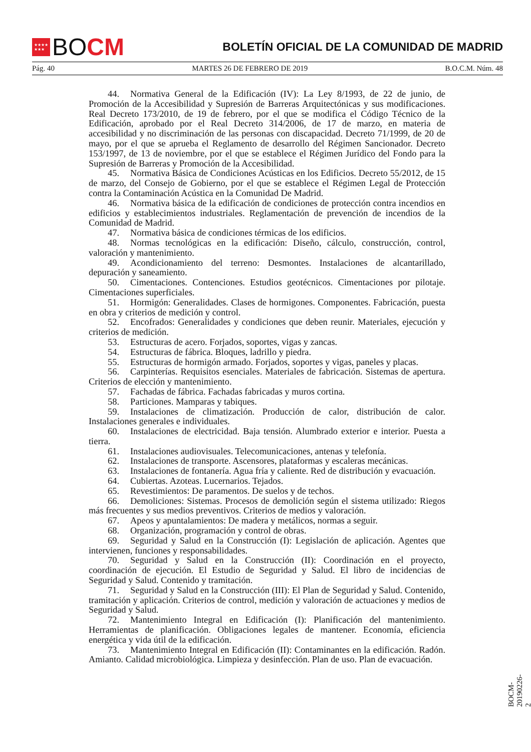★★★★
★★★ BO CM
BOLETÍN OFICIAL DE LA COMUNIDAD DE MADRID
Pág. 40 MARTES 26 DE FEBRERO DE 2019 B.O.C.M. Núm. 48
44. Normativa General de la Edificación (IV): La Ley 8/1993, de 22 de junio, de Promoción de la Accesibilidad y Supresión de Barreras Arquitectónicas y sus modificaciones. Real Decreto 173/2010, de 19 de febrero, por el que se modifica el Código Técnico de la Edificación, aprobado por el Real Decreto 314/2006, de 17 de marzo, en materia de accesibilidad y no discriminación de las personas con discapacidad. Decreto 71/1999, de 20 de mayo, por el que se aprueba el Reglamento de desarrollo del Régimen Sancionador. Decreto 153/1997, de 13 de noviembre, por el que se establece el Régimen Jurídico del Fondo para la Supresión de Barreras y Promoción de la Accesibilidad.
45. Normativa Básica de Condiciones Acústicas en los Edificios. Decreto 55/2012, de 15 de marzo, del Consejo de Gobierno, por el que se establece el Régimen Legal de Protección contra la Contaminación Acústica en la Comunidad De Madrid.
46. Normativa básica de la edificación de condiciones de protección contra incendios en edificios y establecimientos industriales. Reglamentación de prevención de incendios de la Comunidad de Madrid.
47. Normativa básica de condiciones térmicas de los edificios.
48. Normas tecnológicas en la edificación: Diseño, cálculo, construcción, control, valoración y mantenimiento.
49. Acondicionamiento del terreno: Desmontes. Instalaciones de alcantarillado, depuración y saneamiento.
50. Cimentaciones. Contenciones. Estudios geotécnicos. Cimentaciones por pilotaje. Cimentaciones superficiales.
51. Hormigón: Generalidades. Clases de hormigones. Componentes. Fabricación, puesta en obra y criterios de medición y control.
52. Encofrados: Generalidades y condiciones que deben reunir. Materiales, ejecución y criterios de medición.
53. Estructuras de acero. Forjados, soportes, vigas y zancas.
54. Estructuras de fábrica. Bloques, ladrillo y piedra.
55. Estructuras de hormigón armado. Forjados, soportes y vigas, paneles y placas.
56. Carpinterías. Requisitos esenciales. Materiales de fabricación. Sistemas de apertura. Criterios de elección y mantenimiento.
57. Fachadas de fábrica. Fachadas fabricadas y muros cortina.
58. Particiones. Mamparas y tabiques.
59. Instalaciones de climatización. Producción de calor, distribución de calor. Instalaciones generales e individuales.
60. Instalaciones de electricidad. Baja tensión. Alumbrado exterior e interior. Puesta a tierra.
61. Instalaciones audiovisuales. Telecomunicaciones, antenas y telefonía.
62. Instalaciones de transporte. Ascensores, plataformas y escaleras mecánicas.
63. Instalaciones de fontanería. Agua fría y caliente. Red de distribución y evacuación.
64. Cubiertas. Azoteas. Lucernarios. Tejados.
65. Revestimientos: De paramentos. De suelos y de techos.
66. Demoliciones: Sistemas. Procesos de demolición según el sistema utilizado: Riegos más frecuentes y sus medios preventivos. Criterios de medios y valoración.
67. Apeos y apuntalamientos: De madera y metálicos, normas a seguir.
68. Organización, programación y control de obras.
69. Seguridad y Salud en la Construcción (I): Legislación de aplicación. Agentes que intervienen, funciones y responsabilidades.
70. Seguridad y Salud en la Construcción (II): Coordinación en el proyecto, coordinación de ejecución. El Estudio de Seguridad y Salud. El libro de incidencias de Seguridad y Salud. Contenido y tramitación.
71. Seguridad y Salud en la Construcción (III): El Plan de Seguridad y Salud. Contenido, tramitación y aplicación. Criterios de control, medición y valoración de actuaciones y medios de Seguridad y Salud.
72. Mantenimiento Integral en Edificación (I): Planificación del mantenimiento. Herramientas de planificación. Obligaciones legales de mantener. Economía, eficiencia energética y vida útil de la edificación.
73. Mantenimiento Integral en Edificación (II): Contaminantes en la edificación. Radón. Amianto. Calidad microbiológica. Limpieza y desinfección. Plan de uso. Plan de evacuación.
BOCM-20190226-2